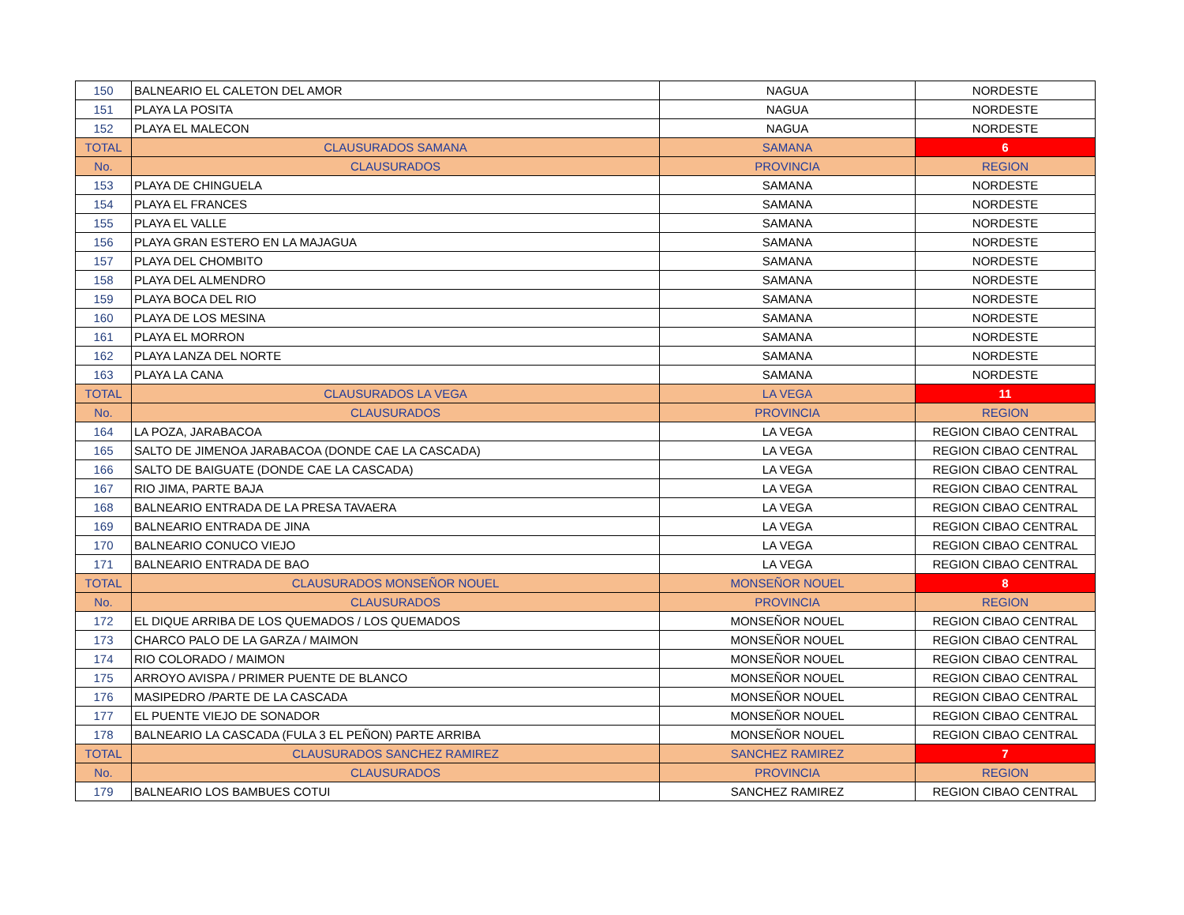| 150 | BALNEARIO EL CALETON DEL AMOR | NAGUA | NORDESTE |
| 151 | PLAYA LA POSITA | NAGUA | NORDESTE |
| 152 | PLAYA EL MALECON | NAGUA | NORDESTE |
| TOTAL | CLAUSURADOS SAMANA | SAMANA | 6 |
| No. | CLAUSURADOS | PROVINCIA | REGION |
| 153 | PLAYA DE CHINGUELA | SAMANA | NORDESTE |
| 154 | PLAYA EL FRANCES | SAMANA | NORDESTE |
| 155 | PLAYA EL VALLE | SAMANA | NORDESTE |
| 156 | PLAYA GRAN ESTERO EN LA MAJAGUA | SAMANA | NORDESTE |
| 157 | PLAYA DEL CHOMBITO | SAMANA | NORDESTE |
| 158 | PLAYA DEL ALMENDRO | SAMANA | NORDESTE |
| 159 | PLAYA BOCA DEL RIO | SAMANA | NORDESTE |
| 160 | PLAYA DE LOS MESINA | SAMANA | NORDESTE |
| 161 | PLAYA EL MORRON | SAMANA | NORDESTE |
| 162 | PLAYA LANZA DEL NORTE | SAMANA | NORDESTE |
| 163 | PLAYA LA CANA | SAMANA | NORDESTE |
| TOTAL | CLAUSURADOS LA VEGA | LA VEGA | 11 |
| No. | CLAUSURADOS | PROVINCIA | REGION |
| 164 | LA POZA, JARABACOA | LA VEGA | REGION CIBAO CENTRAL |
| 165 | SALTO DE JIMENOA JARABACOA (DONDE CAE LA CASCADA) | LA VEGA | REGION CIBAO CENTRAL |
| 166 | SALTO DE BAIGUATE (DONDE CAE LA CASCADA) | LA VEGA | REGION CIBAO CENTRAL |
| 167 | RIO JIMA, PARTE BAJA | LA VEGA | REGION CIBAO CENTRAL |
| 168 | BALNEARIO ENTRADA DE LA PRESA TAVAERA | LA VEGA | REGION CIBAO CENTRAL |
| 169 | BALNEARIO ENTRADA DE JINA | LA VEGA | REGION CIBAO CENTRAL |
| 170 | BALNEARIO CONUCO VIEJO | LA VEGA | REGION CIBAO CENTRAL |
| 171 | BALNEARIO ENTRADA DE BAO | LA VEGA | REGION CIBAO CENTRAL |
| TOTAL | CLAUSURADOS MONSEÑOR NOUEL | MONSEÑOR NOUEL | 8 |
| No. | CLAUSURADOS | PROVINCIA | REGION |
| 172 | EL DIQUE ARRIBA DE LOS QUEMADOS / LOS QUEMADOS | MONSEÑOR NOUEL | REGION CIBAO CENTRAL |
| 173 | CHARCO PALO DE LA GARZA / MAIMON | MONSEÑOR NOUEL | REGION CIBAO CENTRAL |
| 174 | RIO COLORADO / MAIMON | MONSEÑOR NOUEL | REGION CIBAO CENTRAL |
| 175 | ARROYO AVISPA / PRIMER PUENTE DE BLANCO | MONSEÑOR NOUEL | REGION CIBAO CENTRAL |
| 176 | MASIPEDRO /PARTE DE LA CASCADA | MONSEÑOR NOUEL | REGION CIBAO CENTRAL |
| 177 | EL PUENTE VIEJO DE SONADOR | MONSEÑOR NOUEL | REGION CIBAO CENTRAL |
| 178 | BALNEARIO LA CASCADA (FULA 3 EL PEÑON) PARTE ARRIBA | MONSEÑOR NOUEL | REGION CIBAO CENTRAL |
| TOTAL | CLAUSURADOS SANCHEZ RAMIREZ | SANCHEZ RAMIREZ | 7 |
| No. | CLAUSURADOS | PROVINCIA | REGION |
| 179 | BALNEARIO LOS BAMBUES COTUI | SANCHEZ RAMIREZ | REGION CIBAO CENTRAL |